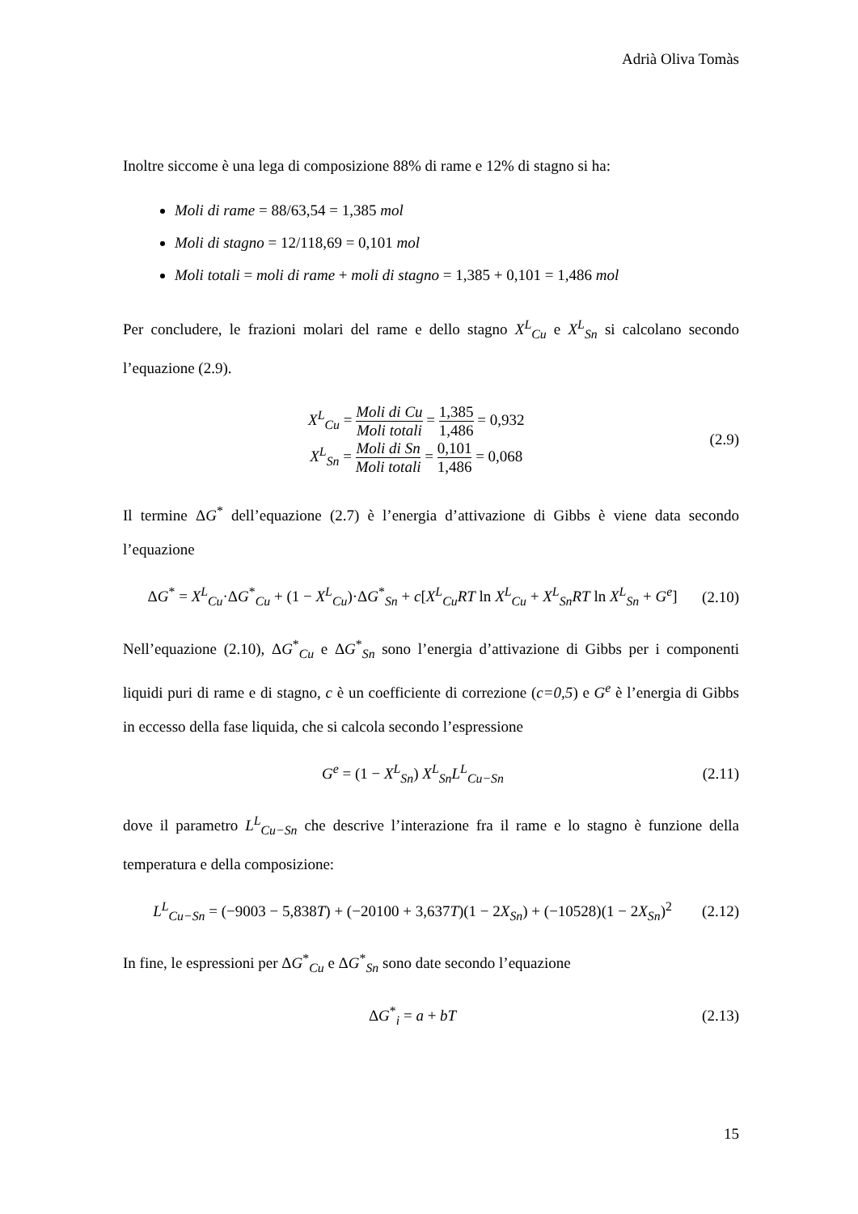Adrià Oliva Tomàs
Inoltre siccome è una lega di composizione 88% di rame e 12% di stagno si ha:
Moli di rame = 88/63,54 = 1,385 mol
Moli di stagno = 12/118,69 = 0,101 mol
Moli totali = moli di rame + moli di stagno = 1,385 + 0,101 = 1,486 mol
Per concludere, le frazioni molari del rame e dello stagno X<sup>L</sup><sub>Cu</sub> e X<sup>L</sup><sub>Sn</sub> si calcolano secondo l’equazione (2.9).
X<sup>L</sup><sub>Cu</sub> = Moli di Cu Moli totali = 1,385 1,486 = 0,932
X<sup>L</sup><sub>Sn</sub> = Moli di Sn Moli totali = 0,101 1,486 = 0,068
(2.9)
Il termine ΔG<sup>*</sup> dell’equazione (2.7) è l’energia d’attivazione di Gibbs è viene data secondo l’equazione
ΔG<sup>*</sup> = X<sup>L</sup><sub>Cu</sub>·ΔG<sup>*</sup><sub>Cu</sub> + (1 − X<sup>L</sup><sub>Cu</sub>)·ΔG<sup>*</sup><sub>Sn</sub> + c[X<sup>L</sup><sub>Cu</sub>RT ln X<sup>L</sup><sub>Cu</sub> + X<sup>L</sup><sub>Sn</sub>RT ln X<sup>L</sup><sub>Sn</sub> + G<sup>e</sup>]
(2.10)
Nell’equazione (2.10), ΔG<sup>*</sup><sub>Cu</sub> e ΔG<sup>*</sup><sub>Sn</sub> sono l’energia d’attivazione di Gibbs per i componenti liquidi puri di rame e di stagno, c è un coefficiente di correzione (c=0,5) e G<sup>e</sup> è l’energia di Gibbs in eccesso della fase liquida, che si calcola secondo l’espressione
G<sup>e</sup> = (1 − X<sup>L</sup><sub>Sn</sub>) X<sup>L</sup><sub>Sn</sub>L<sup>L</sup><sub>Cu−Sn</sub> (2.11)
dove il parametro L<sup>L</sup><sub>Cu−Sn</sub> che descrive l’interazione fra il rame e lo stagno è funzione della temperatura e della composizione:
L<sup>L</sup><sub>Cu−Sn</sub> = (−9003 − 5,838T) + (−20100 + 3,637T)(1 − 2X<sub>Sn</sub>) + (−10528)(1 − 2X<sub>Sn</sub>)<sup>2</sup>
(2.12)
In fine, le espressioni per ΔG<sup>*</sup><sub>Cu</sub> e ΔG<sup>*</sup><sub>Sn</sub> sono date secondo l’equazione
ΔG<sup>*</sup><sub>i</sub> = a + bT (2.13)
15